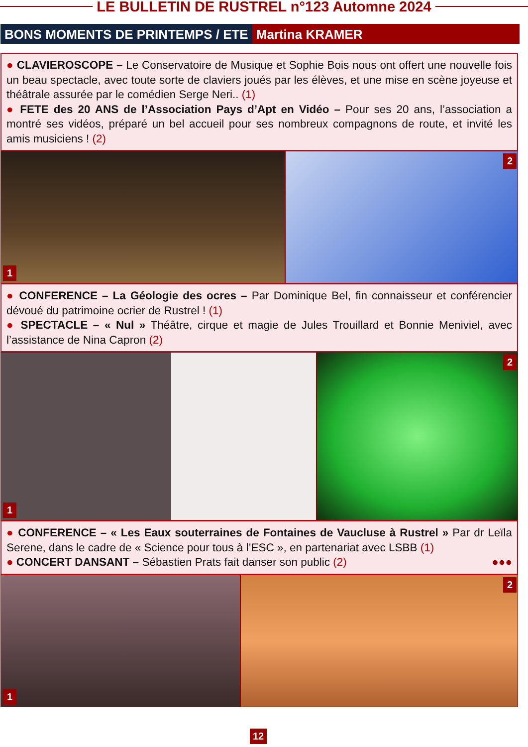LE BULLETIN DE RUSTREL n°123 Automne 2024
BONS MOMENTS DE PRINTEMPS / ETE Martina KRAMER
● CLAVIEROSCOPE – Le Conservatoire de Musique et Sophie Bois nous ont offert une nouvelle fois un beau spectacle, avec toute sorte de claviers joués par les élèves, et une mise en scène joyeuse et théâtrale assurée par le comédien Serge Neri.. (1)
● FETE des 20 ANS de l’Association Pays d’Apt en Vidéo – Pour ses 20 ans, l’association a montré ses vidéos, préparé un bel accueil pour ses nombreux compagnons de route, et invité les amis musiciens ! (2)
1
2
● CONFERENCE – La Géologie des ocres – Par Dominique Bel, fin connaisseur et conférencier dévoué du patrimoine ocrier de Rustrel ! (1)
● SPECTACLE – « Nul » Théâtre, cirque et magie de Jules Trouillard et Bonnie Meniviel, avec l’assistance de Nina Capron (2)
1
2
● CONFERENCE – « Les Eaux souterraines de Fontaines de Vaucluse à Rustrel » Par dr Leïla Serene, dans le cadre de « Science pour tous à l’ESC », en partenariat avec LSBB (1)
● CONCERT DANSANT – Sébastien Prats fait danser son public (2) ●●●
1
2
12